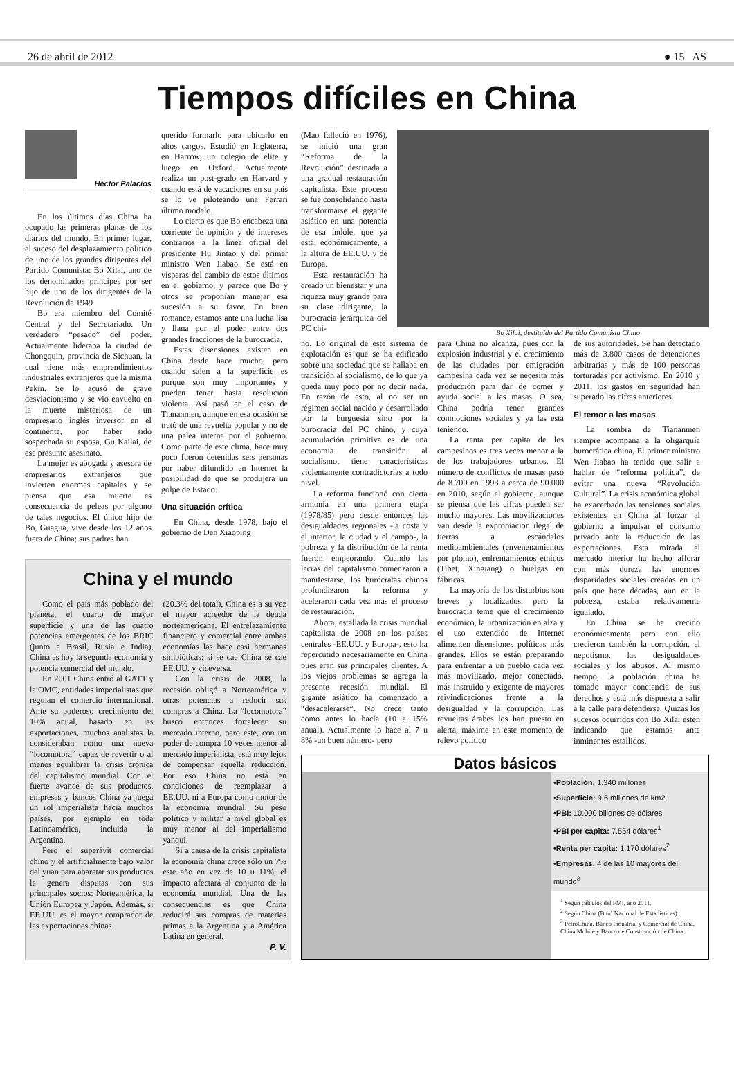26 de abril de 2012 ● 15 AS
Tiempos difíciles en China
Héctor Palacios
En los últimos días China ha ocupado las primeras planas de los diarios del mundo. En primer lugar, el suceso del desplazamiento político de uno de los grandes dirigentes del Partido Comunista: Bo Xilai, uno de los denominados príncipes por ser hijo de uno de los dirigentes de la Revolución de 1949
Bo era miembro del Comité Central y del Secretariado. Un verdadero “pesado” del poder. Actualmente líderaba la ciudad de Chongquin, provincia de Sichuan, la cual tiene más emprendimientos industriales extranjeros que la misma Pekín. Se lo acusó de grave desviacionismo y se vio envuelto en la muerte misteriosa de un empresario inglés inversor en el continente, por haber sido sospechada su esposa, Gu Kailai, de ese presunto asesinato.
La mujer es abogada y asesora de empresarios extranjeros que invierten enormes capitales y se piensa que esa muerte es consecuencia de peleas por alguno de tales negocios. El único hijo de Bo, Guagua, vive desde los 12 años fuera de China; sus padres han
querido formarlo para ubicarlo en altos cargos. Estudió en Inglaterra, en Harrow, un colegio de elite y luego en Oxford. Actualmente realiza un post-grado en Harvard y cuando está de vacaciones en su país se lo ve piloteando una Ferrari último modelo.
Lo cierto es que Bo encabeza una corriente de opinión y de intereses contrarios a la línea oficial del presidente Hu Jintao y del primer ministro Wen Jiabao. Se está en vísperas del cambio de estos últimos en el gobierno, y parece que Bo y otros se proponían manejar esa sucesión a su favor. En buen romance, estamos ante una lucha lisa y llana por el poder entre dos grandes fracciones de la burocracia.
Estas disensiones existen en China desde hace mucho, pero cuando salen a la superficie es porque son muy importantes y pueden tener hasta resolución violenta. Así pasó en el caso de Tiananmen, aunque en esa ocasión se trató de una revuelta popular y no de una pelea interna por el gobierno. Como parte de este clima, hace muy poco fueron detenidas seis personas por haber difundido en Internet la posibilidad de que se produjera un golpe de Estado.
Una situación crítica
En China, desde 1978, bajo el gobierno de Den Xiaoping
China y el mundo
Como el país más poblado del planeta, el cuarto de mayor superficie y una de las cuatro potencias emergentes de los BRIC (junto a Brasil, Rusia e India), China es hoy la segunda economía y potencia comercial del mundo.
En 2001 China entró al GATT y la OMC, entidades imperialistas que regulan el comercio internacional. Ante su poderoso crecimiento del 10% anual, basado en las exportaciones, muchos analistas la consideraban como una nueva “locomotora” capaz de revertir o al menos equilibrar la crisis crónica del capitalismo mundial. Con el fuerte avance de sus productos, empresas y bancos China ya juega un rol imperialista hacia muchos países, por ejemplo en toda Latinoamérica, incluida la Argentina.
Pero el superávit comercial chino y el artificialmente bajo valor del yuan para abaratar sus productos le genera disputas con sus principales socios: Norteamérica, la Unión Europea y Japón. Además, si EE.UU. es el mayor comprador de las exportaciones chinas
(20.3% del total), China es a su vez el mayor acreedor de la deuda norteamericana. El entrelazamiento financiero y comercial entre ambas economías las hace casi hermanas simbióticas: si se cae China se cae EE.UU. y viceversa.
Con la crisis de 2008, la recesión obligó a Norteamérica y otras potencias a reducir sus compras a China. La “locomotora” buscó entonces fortalecer su mercado interno, pero éste, con un poder de compra 10 veces menor al mercado imperialista, está muy lejos de compensar aquella reducción. Por eso China no está en condiciones de reemplazar a EE.UU. ni a Europa como motor de la economía mundial. Su peso político y militar a nivel global es muy menor al del imperialismo yanqui.
Si a causa de la crisis capitalista la economía china crece sólo un 7% este año en vez de 10 u 11%, el impacto afectará al conjunto de la economía mundial. Una de las consecuencias es que China reducirá sus compras de materias primas a la Argentina y a América Latina en general.
P. V.
(Mao falleció en 1976), se inició una gran “Reforma de la Revolución” destinada a una gradual restauración capitalista. Este proceso se fue consolidando hasta transformarse el gigante asiático en una potencia de esa índole, que ya está, económicamente, a la altura de EE.UU. y de Europa.
Esta restauración ha creado un bienestar y una riqueza muy grande para su clase dirigente, la burocracia jerárquica del PC chi-
Bo Xilai, destituído del Partido Comunista Chino
no. Lo original de este sistema de explotación es que se ha edificado sobre una sociedad que se hallaba en transición al socialismo, de lo que ya queda muy poco por no decir nada. En razón de esto, al no ser un régimen social nacido y desarrollado por la burguesía sino por la burocracia del PC chino, y cuya acumulación primitiva es de una economía de transición al socialismo, tiene características violentamente contradictorias a todo nivel.
La reforma funcionó con cierta armonía en una primera etapa (1978/85) pero desde entonces las desigualdades regionales -la costa y el interior, la ciudad y el campo-, la pobreza y la distribución de la renta fueron empeorando. Cuando las lacras del capitalismo comenzaron a manifestarse, los burócratas chinos profundizaron la reforma y aceleraron cada vez más el proceso de restauración.
Ahora, estallada la crisis mundial capitalista de 2008 en los países centrales -EE.UU. y Europa-, esto ha repercutido necesariamente en China pues eran sus principales clientes. A los viejos problemas se agrega la presente recesión mundial. El gigante asiático ha comenzado a “desacelerarse”. No crece tanto como antes lo hacía (10 a 15% anual). Actualmente lo hace al 7 u 8% -un buen número- pero
para China no alcanza, pues con la explosión industrial y el crecimiento de las ciudades por emigración campesina cada vez se necesita más producción para dar de comer y ayuda social a las masas. O sea, China podría tener grandes conmociones sociales y ya las está teniendo.
La renta per capita de los campesinos es tres veces menor a la de los trabajadores urbanos. El número de conflictos de masas pasó de 8.700 en 1993 a cerca de 90.000 en 2010, según el gobierno, aunque se piensa que las cifras pueden ser mucho mayores. Las movilizaciones van desde la expropiación ilegal de tierras a escándalos medioambientales (envenenamientos por plomo), enfrentamientos étnicos (Tibet, Xingiang) o huelgas en fábricas.
La mayoría de los disturbios son breves y localizados, pero la burocracia teme que el crecimiento económico, la urbanización en alza y el uso extendido de Internet alimenten disensiones políticas más grandes. Ellos se están preparando para enfrentar a un pueblo cada vez más movilizado, mejor conectado, más instruido y exigente de mayores reivindicaciones frente a la desigualdad y la corrupción. Las revueltas árabes los han puesto en alerta, máxime en este momento de relevo político
de sus autoridades. Se han detectado más de 3.800 casos de detenciones arbitrarias y más de 100 personas torturadas por activismo. En 2010 y 2011, los gastos en seguridad han superado las cifras anteriores.
El temor a las masas
La sombra de Tiananmen siempre acompaña a la oligarquía burocrática china, El primer ministro Wen Jiabao ha tenido que salir a hablar de “reforma política”, de evitar una nueva “Revolución Cultural”. La crisis económica global ha exacerbado las tensiones sociales existentes en China al forzar al gobierno a impulsar el consumo privado ante la reducción de las exportaciones. Esta mirada al mercado interior ha hecho aflorar con más dureza las enormes disparidades sociales creadas en un país que hace décadas, aun en la pobreza, estaba relativamente igualado.
En China se ha crecido económicamente pero con ello crecieron también la corrupción, el nepotismo, las desigualdades sociales y los abusos. Al mismo tiempo, la población china ha tomado mayor conciencia de sus derechos y está más dispuesta a salir a la calle para defenderse. Quizás los sucesos ocurridos con Bo Xilai estén indicando que estamos ante inminentes estallidos.
Datos básicos
•Población: 1.340 millones
•Superficie: 9.6 millones de km2
•PBI: 10.000 billones de dólares
•PBI per capita: 7.554 dólares<sup>1</sup>
•Renta per capita: 1.170 dólares<sup>2</sup>
•Empresas: 4 de las 10 mayores del mundo<sup>3</sup>
<sup>1</sup> Según cálculos del FMI, año 2011.
<sup>2</sup> Según China (Buró Nacional de Estadísticas).
<sup>3</sup> PetroChina, Banco Industrial y Comercial de China, China Mobile y Banco de Construcción de China.